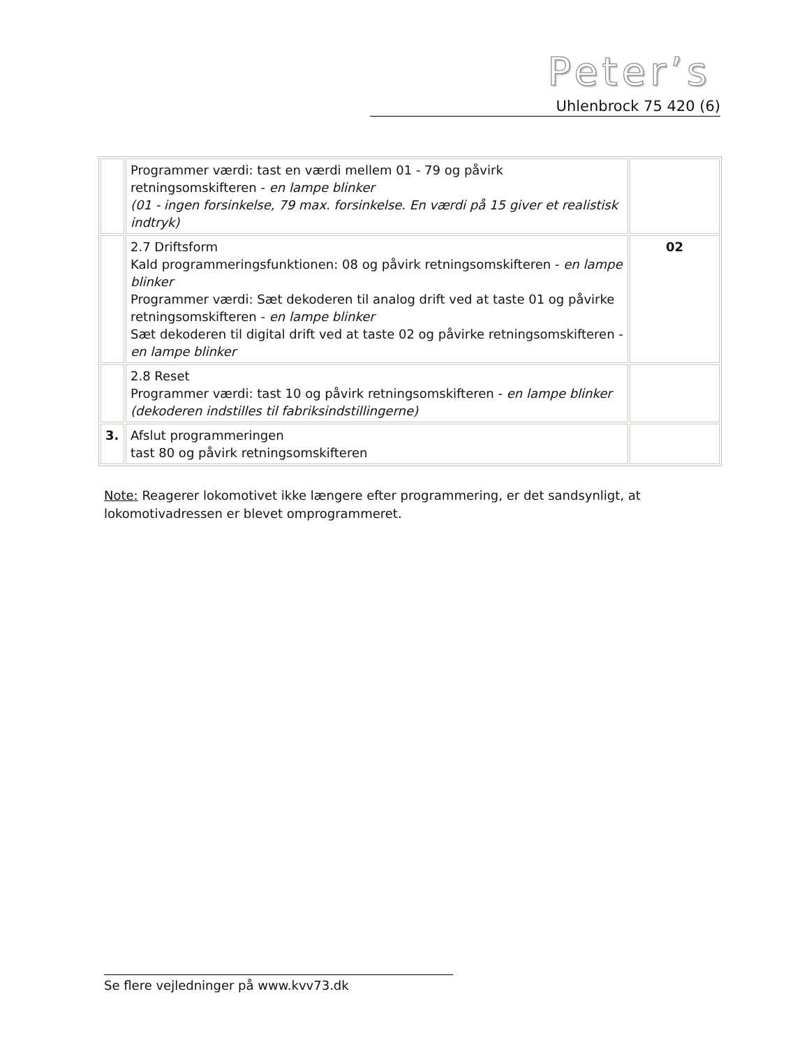Peter’s
Uhlenbrock 75 420 (6)
| | Programmer værdi: tast en værdi mellem 01 - 79 og påvirk retningsomskifteren - en lampe blinker (01 - ingen forsinkelse, 79 max. forsinkelse. En værdi på 15 giver et realistisk indtryk) | |
| | 2.7 Driftsform Kald programmeringsfunktionen: 08 og påvirk retningsomskifteren - en lampe blinker Programmer værdi: Sæt dekoderen til analog drift ved at taste 01 og påvirke retningsomskifteren - en lampe blinker Sæt dekoderen til digital drift ved at taste 02 og påvirke retningsomskifteren - en lampe blinker | 02 |
| | 2.8 Reset Programmer værdi: tast 10 og påvirk retningsomskifteren - en lampe blinker (dekoderen indstilles til fabriksindstillingerne) | |
| 3. | Afslut programmeringen tast 80 og påvirk retningsomskifteren | |
Note: Reagerer lokomotivet ikke længere efter programmering, er det sandsynligt, at lokomotivadressen er blevet omprogrammeret.
Se flere vejledninger på www.kvv73.dk